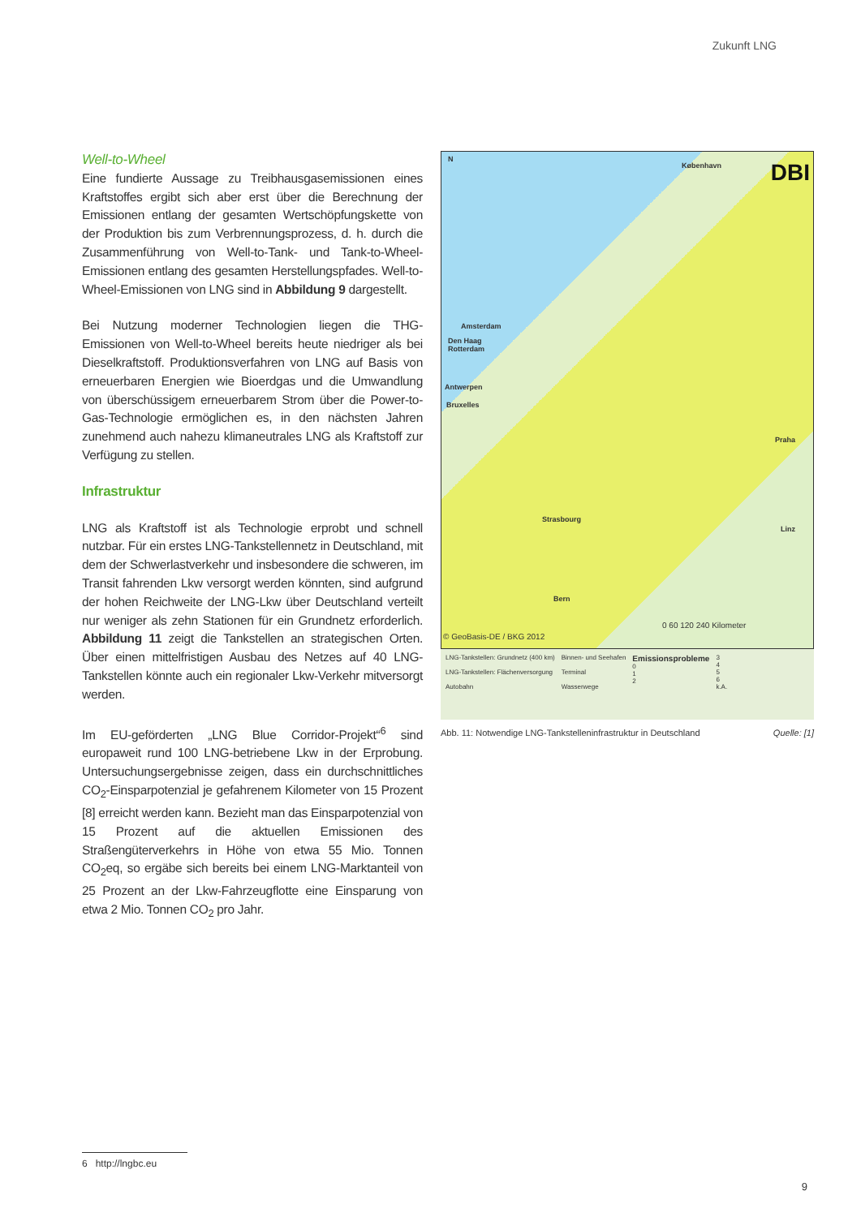Zukunft LNG
Well-to-Wheel
Eine fundierte Aussage zu Treibhausgasemissionen eines Kraftstoffes ergibt sich aber erst über die Berechnung der Emissionen entlang der gesamten Wertschöpfungskette von der Produktion bis zum Verbrennungsprozess, d. h. durch die Zusammenführung von Well-to-Tank- und Tank-to-Wheel-Emissionen entlang des gesamten Herstellungspfades. Well-to-Wheel-Emissionen von LNG sind in Abbildung 9 dargestellt.
Bei Nutzung moderner Technologien liegen die THG-Emissionen von Well-to-Wheel bereits heute niedriger als bei Dieselkraftstoff. Produktionsverfahren von LNG auf Basis von erneuerbaren Energien wie Bioerdgas und die Umwandlung von überschüssigem erneuerbarem Strom über die Power-to-Gas-Technologie ermöglichen es, in den nächsten Jahren zunehmend auch nahezu klimaneutrales LNG als Kraftstoff zur Verfügung zu stellen.
Infrastruktur
LNG als Kraftstoff ist als Technologie erprobt und schnell nutzbar. Für ein erstes LNG-Tankstellennetz in Deutschland, mit dem der Schwerlastverkehr und insbesondere die schweren, im Transit fahrenden Lkw versorgt werden könnten, sind aufgrund der hohen Reichweite der LNG-Lkw über Deutschland verteilt nur weniger als zehn Stationen für ein Grundnetz erforderlich. Abbildung 11 zeigt die Tankstellen an strategischen Orten. Über einen mittelfristigen Ausbau des Netzes auf 40 LNG-Tankstellen könnte auch ein regionaler Lkw-Verkehr mitversorgt werden.
Im EU-geförderten „LNG Blue Corridor-Projekt“<sup>6</sup> sind europaweit rund 100 LNG-betriebene Lkw in der Erprobung. Untersuchungsergebnisse zeigen, dass ein durchschnittliches CO<sub>2</sub>-Einsparpotenzial je gefahrenem Kilometer von 15 Prozent [8] erreicht werden kann. Bezieht man das Einsparpotenzial von 15 Prozent auf die aktuellen Emissionen des Straßengüterverkehrs in Höhe von etwa 55 Mio. Tonnen CO<sub>2</sub>eq, so ergäbe sich bereits bei einem LNG-Marktanteil von 25 Prozent an der Lkw-Fahrzeugflotte eine Einsparung von etwa 2 Mio. Tonnen CO<sub>2</sub> pro Jahr.
N
DBI København
Amsterdam
Den Haag
Rotterdam
Antwerpen
Bruxelles
Praha
Strasbourg
Linz
Bern
© GeoBasis-DE / BKG 2012
0 60 120 240 Kilometer
LNG-Tankstellen: Grundnetz (400 km)
LNG-Tankstellen: Flächenversorgung
Autobahn
Binnen- und Seehafen
Terminal
Wasserwege
Emissionsprobleme
0
1
2
3
4
5
6
k.A.
Abb. 11: Notwendige LNG-Tankstelleninfrastruktur in Deutschland Quelle: [1]
6 http://lngbc.eu
9